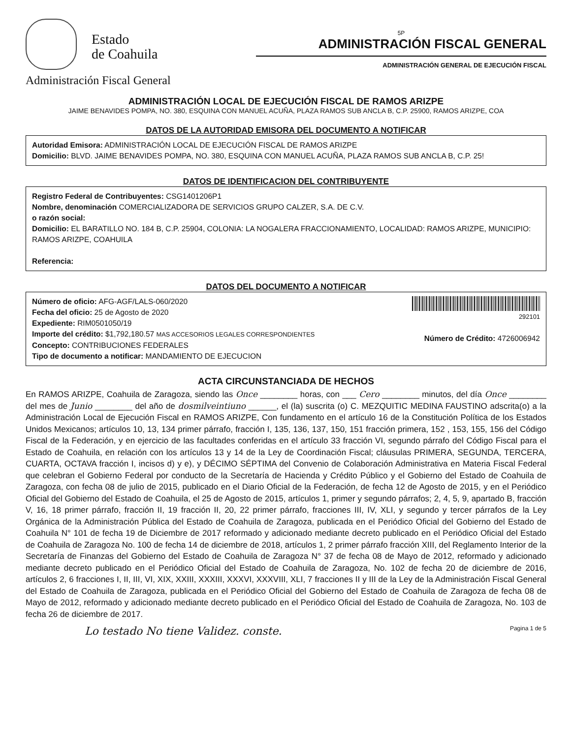Estado
de Coahuila
Administración Fiscal General
5P
ADMINISTRACIÓN FISCAL GENERAL
ADMINISTRACIÓN GENERAL DE EJECUCIÓN FISCAL
ADMINISTRACIÓN LOCAL DE EJECUCIÓN FISCAL DE RAMOS ARIZPE
JAIME BENAVIDES POMPA, NO. 380, ESQUINA CON MANUEL ACUÑA, PLAZA RAMOS SUB ANCLA B, C.P. 25900, RAMOS ARIZPE, COA
DATOS DE LA AUTORIDAD EMISORA DEL DOCUMENTO A NOTIFICAR
Autoridad Emisora: ADMINISTRACIÓN LOCAL DE EJECUCIÓN FISCAL DE RAMOS ARIZPE
Domicilio: BLVD. JAIME BENAVIDES POMPA, NO. 380, ESQUINA CON MANUEL ACUÑA, PLAZA RAMOS SUB ANCLA B, C.P. 25!
DATOS DE IDENTIFICACION DEL CONTRIBUYENTE
Registro Federal de Contribuyentes: CSG1401206P1
Nombre, denominación COMERCIALIZADORA DE SERVICIOS GRUPO CALZER, S.A. DE C.V.
o razón social:
Domicilio: EL BARATILLO NO. 184 B, C.P. 25904, COLONIA: LA NOGALERA FRACCIONAMIENTO, LOCALIDAD: RAMOS ARIZPE, MUNICIPIO: RAMOS ARIZPE, COAHUILA
Referencia:
DATOS DEL DOCUMENTO A NOTIFICAR
Número de oficio: AFG-AGF/LALS-060/2020
Fecha del oficio: 25 de Agosto de 2020
Expediente: RIM0501050/19
Importe del crédito: $1,792,180.57 MAS ACCESORIOS LEGALES CORRESPONDIENTES
Concepto: CONTRIBUCIONES FEDERALES
Tipo de documento a notificar: MANDAMIENTO DE EJECUCION
292101
Número de Crédito: 4726006942
ACTA CIRCUNSTANCIADA DE HECHOS
En RAMOS ARIZPE, Coahuila de Zaragoza, siendo las Once ________ horas, con ___ Cero ________ minutos, del día Once ________ del mes de Junio ________ del año de dosmilveintiuno ______, el (la) suscrita (o) C. MEZQUITIC MEDINA FAUSTINO adscrita(o) a la Administración Local de Ejecución Fiscal en RAMOS ARIZPE, Con fundamento en el artículo 16 de la Constitución Política de los Estados Unidos Mexicanos; artículos 10, 13, 134 primer párrafo, fracción I, 135, 136, 137, 150, 151 fracción primera, 152 , 153, 155, 156 del Código Fiscal de la Federación, y en ejercicio de las facultades conferidas en el artículo 33 fracción VI, segundo párrafo del Código Fiscal para el Estado de Coahuila, en relación con los artículos 13 y 14 de la Ley de Coordinación Fiscal; cláusulas PRIMERA, SEGUNDA, TERCERA, CUARTA, OCTAVA fracción I, incisos d) y e), y DÉCIMO SÉPTIMA del Convenio de Colaboración Administrativa en Materia Fiscal Federal que celebran el Gobierno Federal por conducto de la Secretaría de Hacienda y Crédito Público y el Gobierno del Estado de Coahuila de Zaragoza, con fecha 08 de julio de 2015, publicado en el Diario Oficial de la Federación, de fecha 12 de Agosto de 2015, y en el Periódico Oficial del Gobierno del Estado de Coahuila, el 25 de Agosto de 2015, artículos 1, primer y segundo párrafos; 2, 4, 5, 9, apartado B, fracción V, 16, 18 primer párrafo, fracción II, 19 fracción II, 20, 22 primer párrafo, fracciones III, IV, XLI, y segundo y tercer párrafos de la Ley Orgánica de la Administración Pública del Estado de Coahuila de Zaragoza, publicada en el Periódico Oficial del Gobierno del Estado de Coahuila N° 101 de fecha 19 de Diciembre de 2017 reformado y adicionado mediante decreto publicado en el Periódico Oficial del Estado de Coahuila de Zaragoza No. 100 de fecha 14 de diciembre de 2018, artículos 1, 2 primer párrafo fracción XIII, del Reglamento Interior de la Secretaría de Finanzas del Gobierno del Estado de Coahuila de Zaragoza N° 37 de fecha 08 de Mayo de 2012, reformado y adicionado mediante decreto publicado en el Periódico Oficial del Estado de Coahuila de Zaragoza, No. 102 de fecha 20 de diciembre de 2016, artículos 2, 6 fracciones I, II, III, VI, XIX, XXIII, XXXIII, XXXVI, XXXVIII, XLI, 7 fracciones II y III de la Ley de la Administración Fiscal General del Estado de Coahuila de Zaragoza, publicada en el Periódico Oficial del Gobierno del Estado de Coahuila de Zaragoza de fecha 08 de Mayo de 2012, reformado y adicionado mediante decreto publicado en el Periódico Oficial del Estado de Coahuila de Zaragoza, No. 103 de fecha 26 de diciembre de 2017.
Lo testado No tiene Validez. conste. Pagina 1 de 5